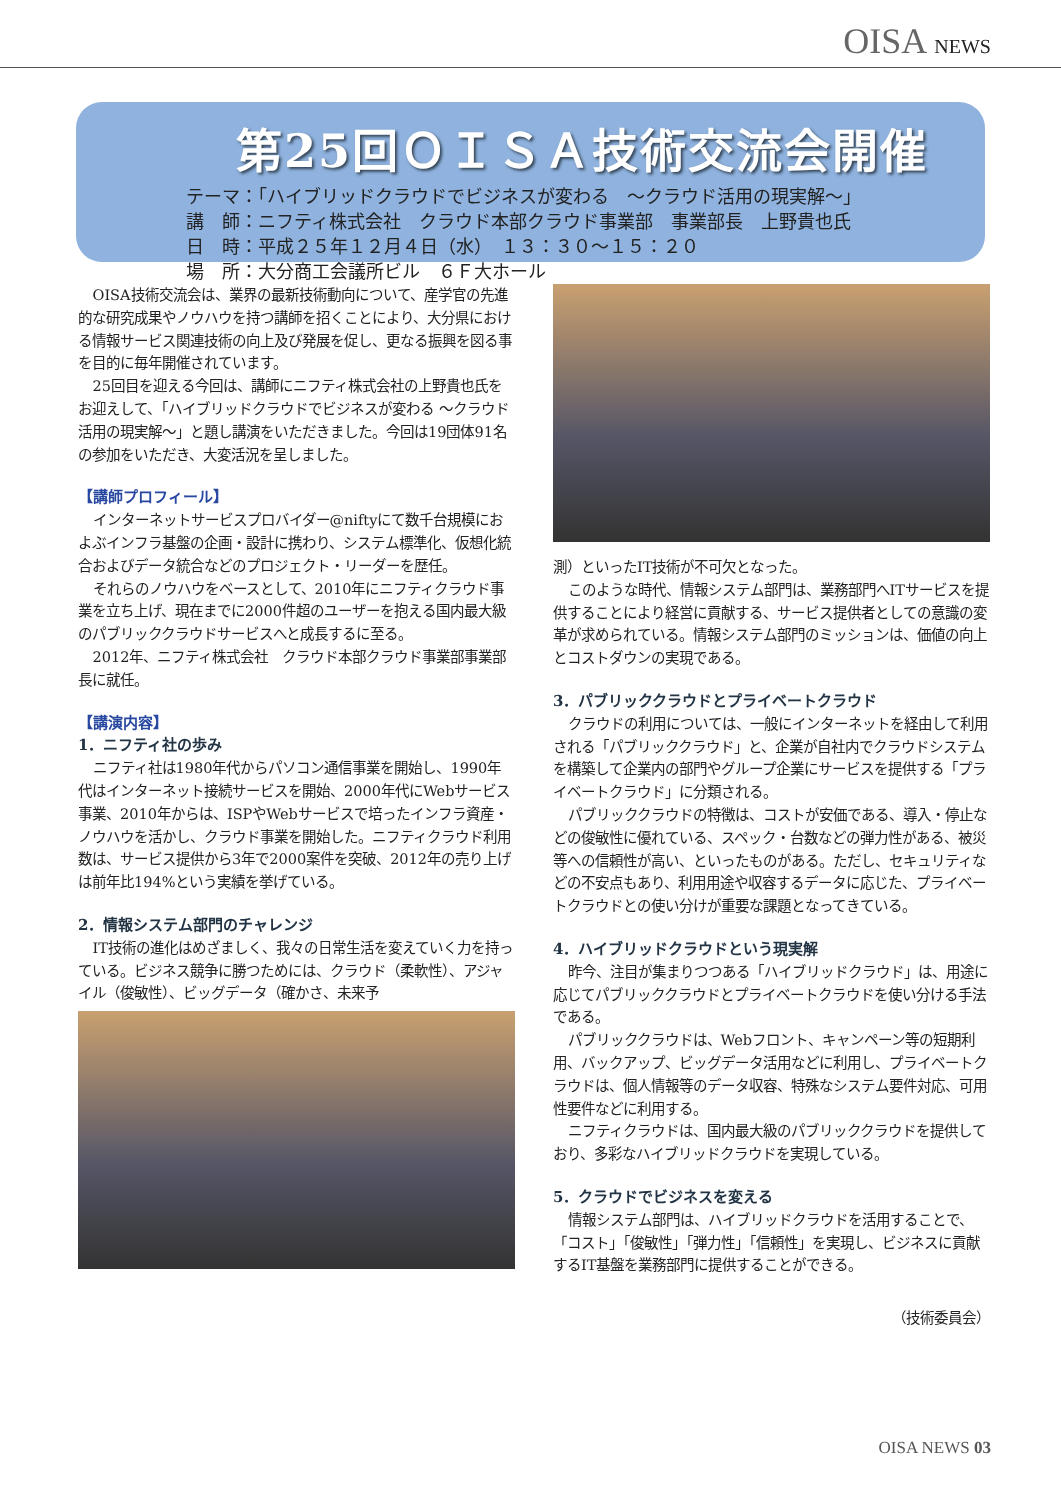OISA NEWS
第25回ＯＩＳＡ技術交流会開催
テーマ：「ハイブリッドクラウドでビジネスが変わる　～クラウド活用の現実解～」
講　師：ニフティ株式会社　クラウド本部クラウド事業部　事業部長　上野貴也氏
日　時：平成２５年１２月４日（水）　１３：３０～１５：２０
場　所：大分商工会議所ビル　６Ｆ大ホール
OISA技術交流会は、業界の最新技術動向について、産学官の先進的な研究成果やノウハウを持つ講師を招くことにより、大分県における情報サービス関連技術の向上及び発展を促し、更なる振興を図る事を目的に毎年開催されています。
25回目を迎える今回は、講師にニフティ株式会社の上野貴也氏をお迎えして、「ハイブリッドクラウドでビジネスが変わる ～クラウド活用の現実解～」と題し講演をいただきました。今回は19団体91名の参加をいただき、大変活況を呈しました。
【講師プロフィール】
インターネットサービスプロバイダー@niftyにて数千台規模におよぶインフラ基盤の企画・設計に携わり、システム標準化、仮想化統合およびデータ統合などのプロジェクト・リーダーを歴任。
それらのノウハウをベースとして、2010年にニフティクラウド事業を立ち上げ、現在までに2000件超のユーザーを抱える国内最大級のパブリッククラウドサービスへと成長するに至る。
2012年、ニフティ株式会社　クラウド本部クラウド事業部事業部長に就任。
【講演内容】
1．ニフティ社の歩み
ニフティ社は1980年代からパソコン通信事業を開始し、1990年代はインターネット接続サービスを開始、2000年代にWebサービス事業、2010年からは、ISPやWebサービスで培ったインフラ資産・ノウハウを活かし、クラウド事業を開始した。ニフティクラウド利用数は、サービス提供から3年で2000案件を突破、2012年の売り上げは前年比194%という実績を挙げている。
2．情報システム部門のチャレンジ
IT技術の進化はめざましく、我々の日常生活を変えていく力を持っている。ビジネス競争に勝つためには、クラウド（柔軟性）、アジャイル（俊敏性）、ビッグデータ（確かさ、未来予
測）といったIT技術が不可欠となった。
このような時代、情報システム部門は、業務部門へITサービスを提供することにより経営に貢献する、サービス提供者としての意識の変革が求められている。情報システム部門のミッションは、価値の向上とコストダウンの実現である。
3．パブリッククラウドとプライベートクラウド
クラウドの利用については、一般にインターネットを経由して利用される「パブリッククラウド」と、企業が自社内でクラウドシステムを構築して企業内の部門やグループ企業にサービスを提供する「プライベートクラウド」に分類される。
パブリッククラウドの特徴は、コストが安価である、導入・停止などの俊敏性に優れている、スペック・台数などの弾力性がある、被災等への信頼性が高い、といったものがある。ただし、セキュリティなどの不安点もあり、利用用途や収容するデータに応じた、プライベートクラウドとの使い分けが重要な課題となってきている。
4．ハイブリッドクラウドという現実解
昨今、注目が集まりつつある「ハイブリッドクラウド」は、用途に応じてパブリッククラウドとプライベートクラウドを使い分ける手法である。
パブリッククラウドは、Webフロント、キャンペーン等の短期利用、バックアップ、ビッグデータ活用などに利用し、プライベートクラウドは、個人情報等のデータ収容、特殊なシステム要件対応、可用性要件などに利用する。
ニフティクラウドは、国内最大級のパブリッククラウドを提供しており、多彩なハイブリッドクラウドを実現している。
5．クラウドでビジネスを変える
情報システム部門は、ハイブリッドクラウドを活用することで、「コスト」「俊敏性」「弾力性」「信頼性」を実現し、ビジネスに貢献するIT基盤を業務部門に提供することができる。
（技術委員会）
OISA NEWS 03